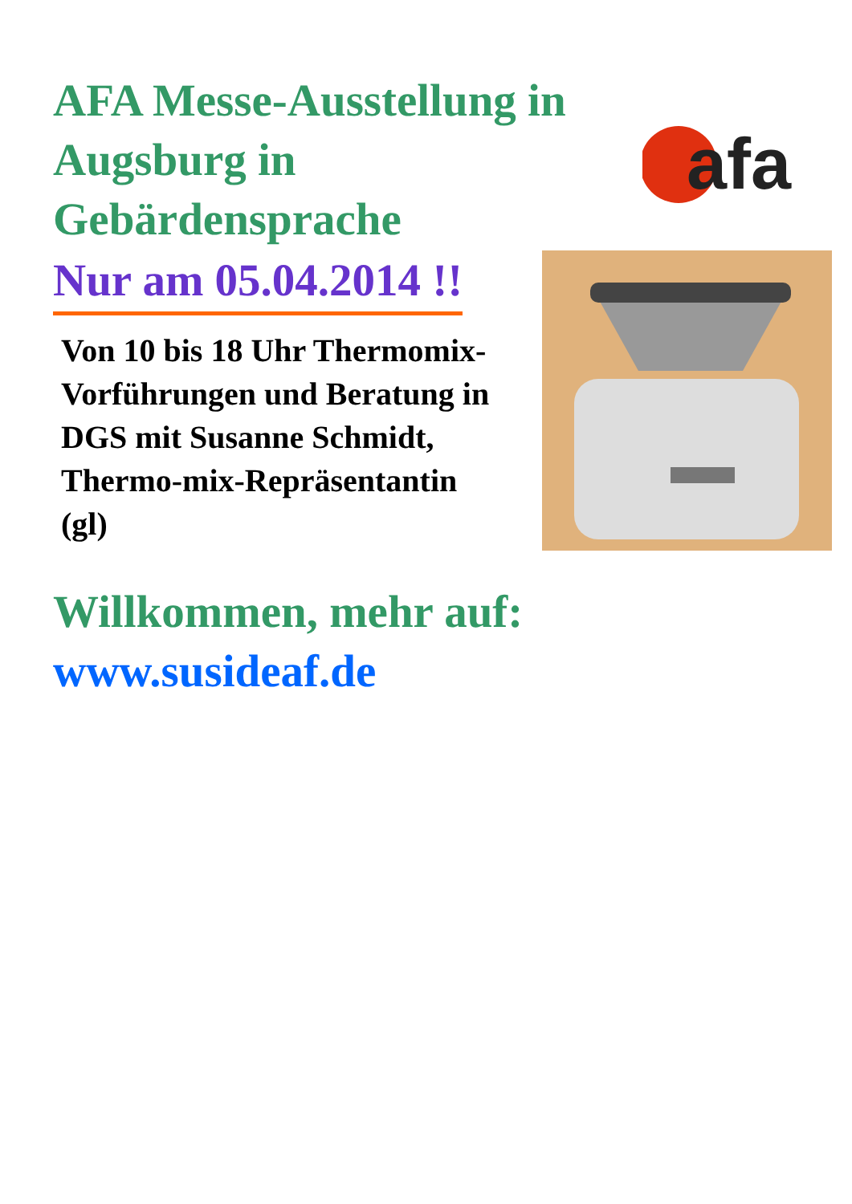AFA Messe-Ausstellung in Augsburg in Gebärdensprache
afa
Nur am 05.04.2014 !!
Von 10 bis 18 Uhr Thermomix-Vorführungen und Beratung in DGS mit Susanne Schmidt, Thermo-mix-Repräsentantin (gl)
Willkommen, mehr auf:
www.susideaf.de